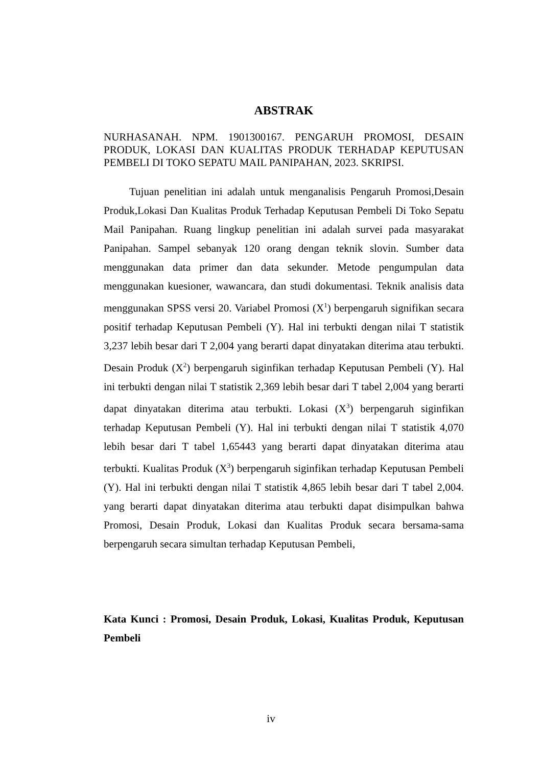ABSTRAK
NURHASANAH. NPM. 1901300167. PENGARUH PROMOSI, DESAIN PRODUK, LOKASI DAN KUALITAS PRODUK TERHADAP KEPUTUSAN PEMBELI DI TOKO SEPATU MAIL PANIPAHAN, 2023. SKRIPSI.
Tujuan penelitian ini adalah untuk menganalisis Pengaruh Promosi,Desain Produk,Lokasi Dan Kualitas Produk Terhadap Keputusan Pembeli Di Toko Sepatu Mail Panipahan. Ruang lingkup penelitian ini adalah survei pada masyarakat Panipahan. Sampel sebanyak 120 orang dengan teknik slovin. Sumber data menggunakan data primer dan data sekunder. Metode pengumpulan data menggunakan kuesioner, wawancara, dan studi dokumentasi. Teknik analisis data menggunakan SPSS versi 20. Variabel Promosi (X<sup>1</sup>) berpengaruh signifikan secara positif terhadap Keputusan Pembeli (Y). Hal ini terbukti dengan nilai T statistik 3,237 lebih besar dari T 2,004 yang berarti dapat dinyatakan diterima atau terbukti. Desain Produk (X<sup>2</sup>) berpengaruh siginfikan terhadap Keputusan Pembeli (Y). Hal ini terbukti dengan nilai T statistik 2,369 lebih besar dari T tabel 2,004 yang berarti dapat dinyatakan diterima atau terbukti. Lokasi (X<sup>3</sup>) berpengaruh siginfikan terhadap Keputusan Pembeli (Y). Hal ini terbukti dengan nilai T statistik 4,070 lebih besar dari T tabel 1,65443 yang berarti dapat dinyatakan diterima atau terbukti. Kualitas Produk (X<sup>3</sup>) berpengaruh siginfikan terhadap Keputusan Pembeli (Y). Hal ini terbukti dengan nilai T statistik 4,865 lebih besar dari T tabel 2,004. yang berarti dapat dinyatakan diterima atau terbukti dapat disimpulkan bahwa Promosi, Desain Produk, Lokasi dan Kualitas Produk secara bersama-sama berpengaruh secara simultan terhadap Keputusan Pembeli,
Kata Kunci : Promosi, Desain Produk, Lokasi, Kualitas Produk, Keputusan Pembeli
iv